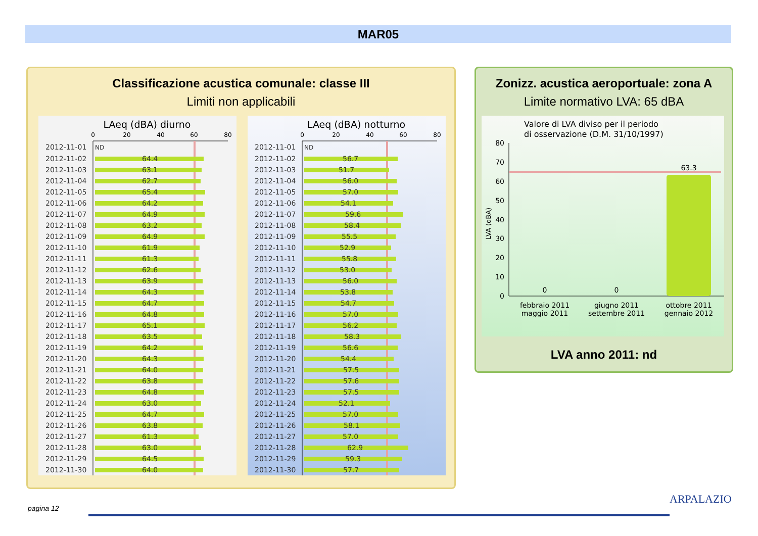MAR05
Classificazione acustica comunale: classe III
Limiti non applicabili
LAeq (dBA) diurno
0
20
40
60
80
2012-11-01
ND
2012-11-02
64.4
2012-11-03
63.1
2012-11-04
62.7
2012-11-05
65.4
2012-11-06
64.2
2012-11-07
64.9
2012-11-08
63.2
2012-11-09
64.9
2012-11-10
61.9
2012-11-11
61.3
2012-11-12
62.6
2012-11-13
63.9
2012-11-14
64.3
2012-11-15
64.7
2012-11-16
64.8
2012-11-17
65.1
2012-11-18
63.5
2012-11-19
64.2
2012-11-20
64.3
2012-11-21
64.0
2012-11-22
63.8
2012-11-23
64.8
2012-11-24
63.0
2012-11-25
64.7
2012-11-26
63.8
2012-11-27
61.3
2012-11-28
63.0
2012-11-29
64.5
2012-11-30
64.0
LAeq (dBA) notturno
0
20
40
60
80
2012-11-01
ND
2012-11-02
56.7
2012-11-03
51.7
2012-11-04
56.0
2012-11-05
57.0
2012-11-06
54.1
2012-11-07
59.6
2012-11-08
58.4
2012-11-09
55.5
2012-11-10
52.9
2012-11-11
55.8
2012-11-12
53.0
2012-11-13
56.0
2012-11-14
53.8
2012-11-15
54.7
2012-11-16
57.0
2012-11-17
56.2
2012-11-18
58.3
2012-11-19
56.6
2012-11-20
54.4
2012-11-21
57.5
2012-11-22
57.6
2012-11-23
57.5
2012-11-24
52.1
2012-11-25
57.0
2012-11-26
58.1
2012-11-27
57.0
2012-11-28
62.9
2012-11-29
59.3
2012-11-30
57.7
Zonizz. acustica aeroportuale: zona A
Limite normativo LVA: 65 dBA
Valore di LVA diviso per il periodo
di osservazione (D.M. 31/10/1997)
LVA (dBA)
80
70
60
50
40
30
20
10
0
0
0
63.3
febbraio 2011
maggio 2011
giugno 2011
settembre 2011
ottobre 2011
gennaio 2012
LVA anno 2011: nd
pagina 12
ARPALAZIO